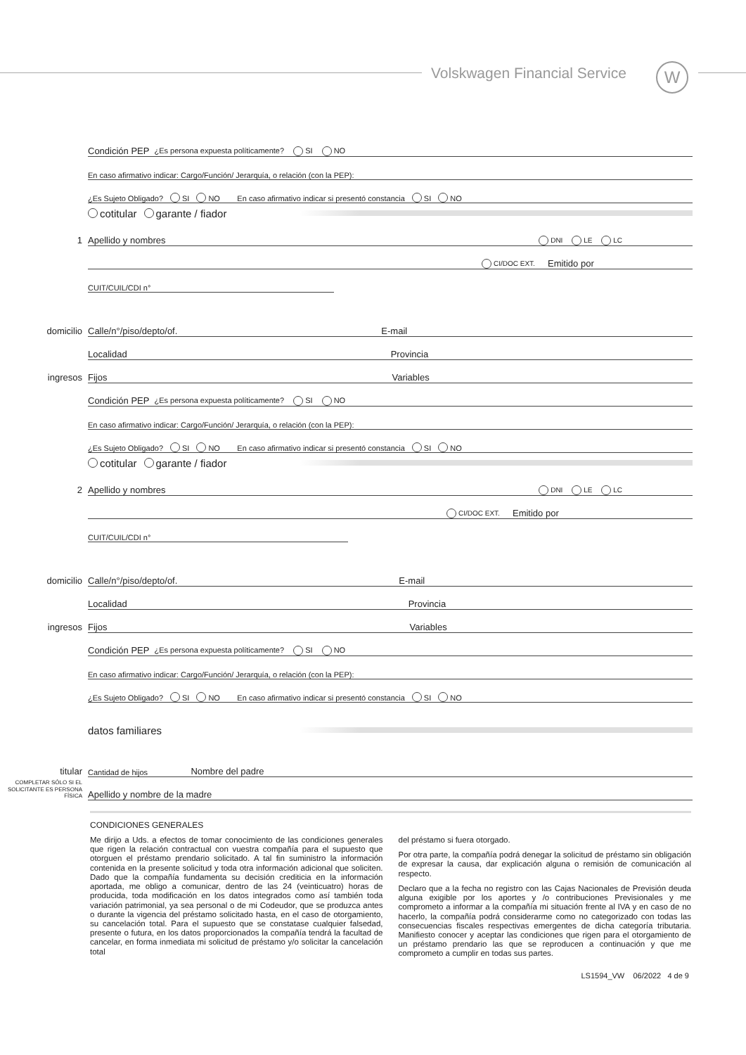Volskwagen Financial Service W
Condición PEP ¿Es persona expuesta políticamente? SI NO
En caso afirmativo indicar: Cargo/Función/ Jerarquía, o relación (con la PEP):
¿Es Sujeto Obligado? SI NO En caso afirmativo indicar si presentó constancia SI NO
cotitular garante / fiador
1 Apellido y nombres DNI LE LC
CI/DOC EXT. Emitido por
CUIT/CUIL/CDI n°
domicilio Calle/n°/piso/depto/of. E-mail
Localidad Provincia
ingresos Fijos Variables
Condición PEP ¿Es persona expuesta políticamente? SI NO
En caso afirmativo indicar: Cargo/Función/ Jerarquía, o relación (con la PEP):
¿Es Sujeto Obligado? SI NO En caso afirmativo indicar si presentó constancia SI NO
cotitular garante / fiador
2 Apellido y nombres DNI LE LC
CI/DOC EXT. Emitido por
CUIT/CUIL/CDI n°
domicilio Calle/n°/piso/depto/of. E-mail
Localidad Provincia
ingresos Fijos Variables
Condición PEP ¿Es persona expuesta políticamente? SI NO
En caso afirmativo indicar: Cargo/Función/ Jerarquía, o relación (con la PEP):
¿Es Sujeto Obligado? SI NO En caso afirmativo indicar si presentó constancia SI NO
datos familiares
titular Cantidad de hijos Nombre del padre
COMPLETAR SÓLO SI EL SOLICITANTE ES PERSONA FÍSICA Apellido y nombre de la madre
CONDICIONES GENERALES
Me dirijo a Uds. a efectos de tomar conocimiento de las condiciones generales que rigen la relación contractual con vuestra compañía para el supuesto que otorguen el préstamo prendario solicitado. A tal fin suministro la información contenida en la presente solicitud y toda otra información adicional que soliciten. Dado que la compañía fundamenta su decisión crediticia en la información aportada, me obligo a comunicar, dentro de las 24 (veinticuatro) horas de producida, toda modificación en los datos integrados como así también toda variación patrimonial, ya sea personal o de mi Codeudor, que se produzca antes o durante la vigencia del préstamo solicitado hasta, en el caso de otorgamiento, su cancelación total. Para el supuesto que se constatase cualquier falsedad, presente o futura, en los datos proporcionados la compañía tendrá la facultad de cancelar, en forma inmediata mi solicitud de préstamo y/o solicitar la cancelación total
del préstamo si fuera otorgado.
Por otra parte, la compañía podrá denegar la solicitud de préstamo sin obligación de expresar la causa, dar explicación alguna o remisión de comunicación al respecto.
Declaro que a la fecha no registro con las Cajas Nacionales de Previsión deuda alguna exigible por los aportes y /o contribuciones Previsionales y me comprometo a informar a la compañía mi situación frente al IVA y en caso de no hacerlo, la compañía podrá considerarme como no categorizado con todas las consecuencias fiscales respectivas emergentes de dicha categoría tributaria. Manifiesto conocer y aceptar las condiciones que rigen para el otorgamiento de un préstamo prendario las que se reproducen a continuación y que me comprometo a cumplir en todas sus partes.
LS1594_VW 06/2022 4 de 9